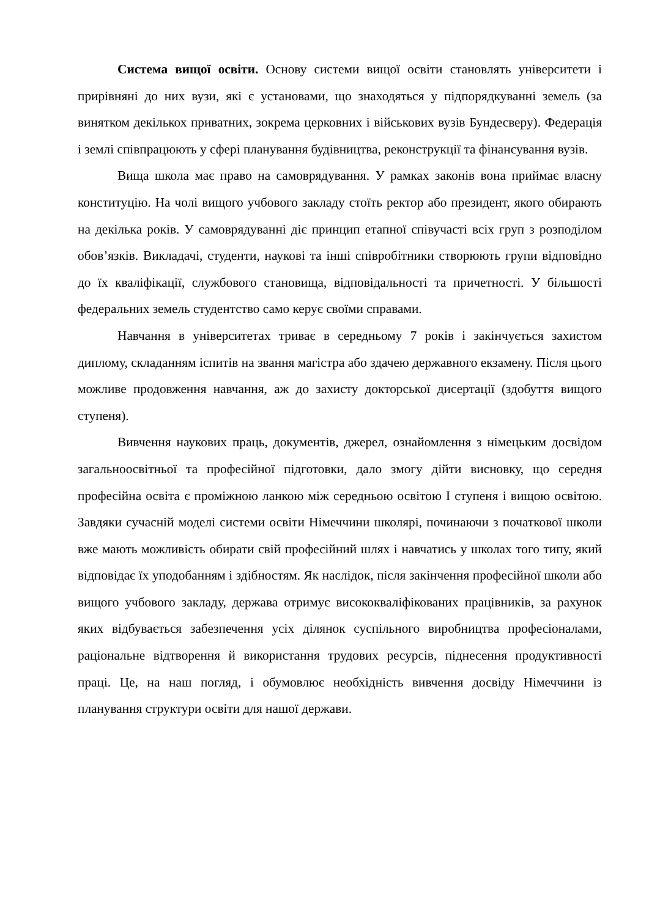Система вищої освіти. Основу системи вищої освіти становлять університети і прирівняні до них вузи, які є установами, що знаходяться у підпорядкуванні земель (за винятком декількох приватних, зокрема церковних і військових вузів Бундесверу). Федерація і землі співпрацюють у сфері планування будівництва, реконструкції та фінансування вузів.
Вища школа має право на самоврядування. У рамках законів вона приймає власну конституцію. На чолі вищого учбового закладу стоїть ректор або президент, якого обирають на декілька років. У самоврядуванні діє принцип етапної співучасті всіх груп з розподілом обов’язків. Викладачі, студенти, наукові та інші співробітники створюють групи відповідно до їх кваліфікації, службового становища, відповідальності та причетності. У більшості федеральних земель студентство само керує своїми справами.
Навчання в університетах триває в середньому 7 років і закінчується захистом диплому, складанням іспитів на звання магістра або здачею державного екзамену. Після цього можливе продовження навчання, аж до захисту докторської дисертації (здобуття вищого ступеня).
Вивчення наукових праць, документів, джерел, ознайомлення з німецьким досвідом загальноосвітньої та професійної підготовки, дало змогу дійти висновку, що середня професійна освіта є проміжною ланкою між середньою освітою I ступеня і вищою освітою. Завдяки сучасній моделі системи освіти Німеччини школярі, починаючи з початкової школи вже мають можливість обирати свій професійний шлях і навчатись у школах того типу, який відповідає їх уподобанням і здібностям. Як наслідок, після закінчення професійної школи або вищого учбового закладу, держава отримує висококваліфікованих працівників, за рахунок яких відбувається забезпечення усіх ділянок суспільного виробництва професіоналами, раціональне відтворення й використання трудових ресурсів, піднесення продуктивності праці. Це, на наш погляд, і обумовлює необхідність вивчення досвіду Німеччини із планування структури освіти для нашої держави.